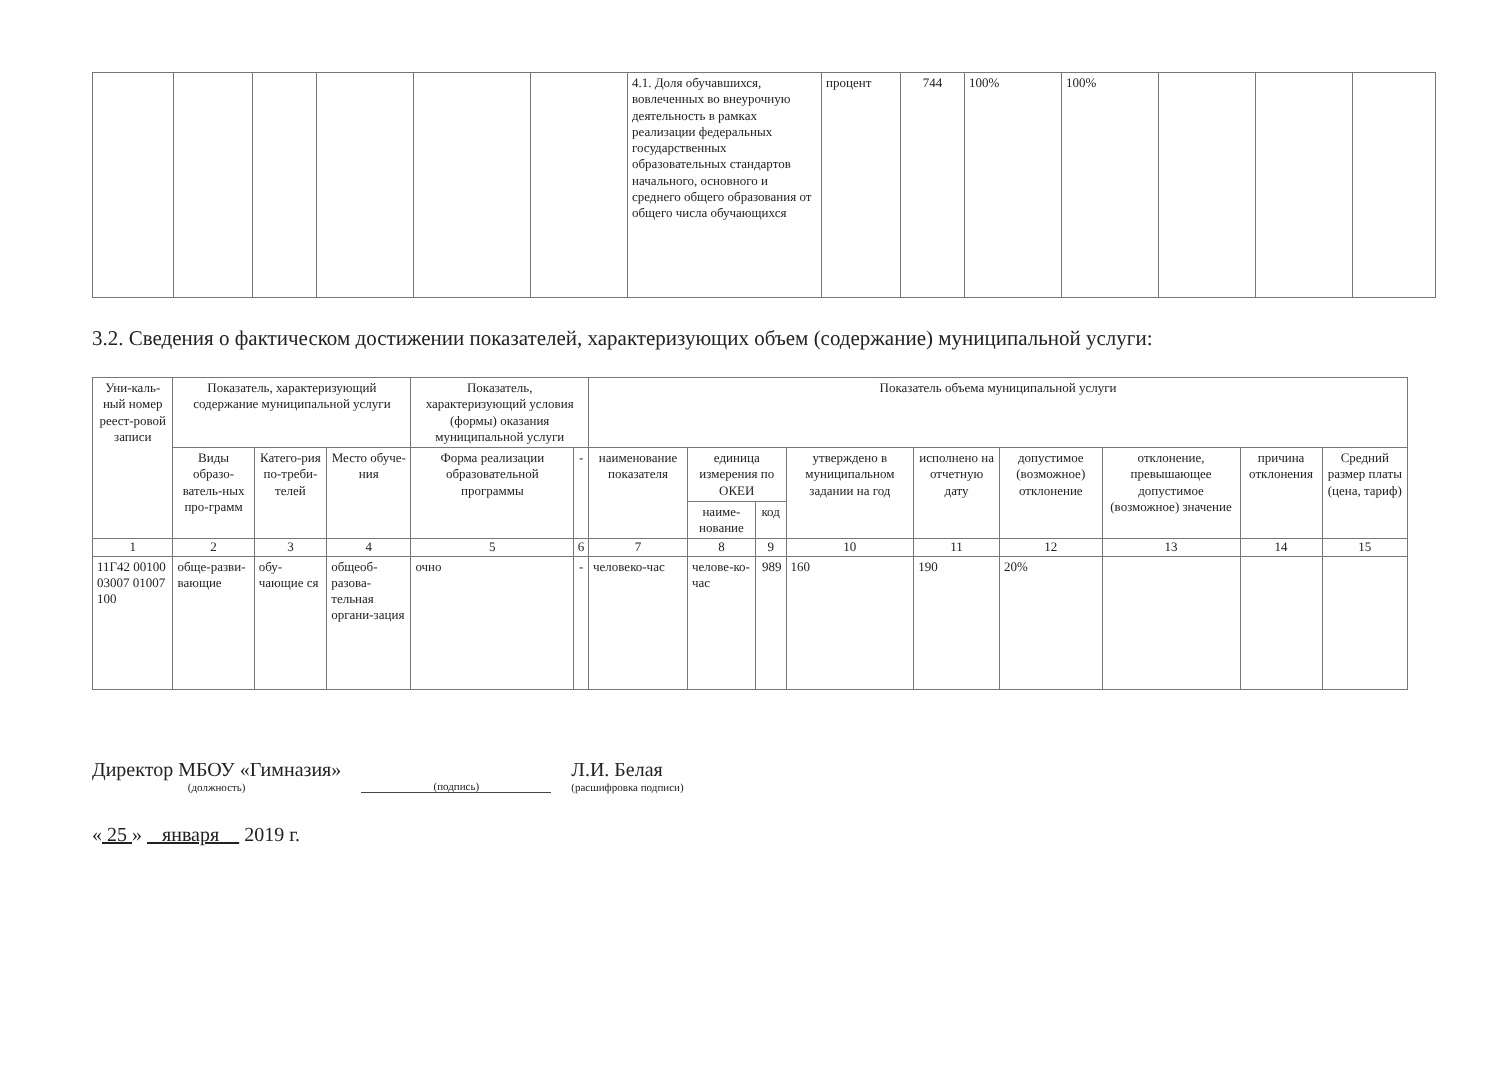| | | | | | | 4.1. Доля обучавшихся, вовлеченных во внеурочную деятельность в рамках реализации федеральных государственных образовательных стандартов начального, основного и среднего общего образования от общего числа обучающихся | процент | 744 | 100% | 100% | | | |
3.2. Сведения о фактическом достижении показателей, характеризующих объем (содержание) муниципальной услуги:
| Уни-каль-ный номер реест-ровой записи | Показатель, характеризующий содержание муниципальной услуги | | | Показатель, характеризующий условия (формы) оказания муниципальной услуги | | Показатель объема муниципальной услуги | | | | | | | | |
| --- | --- | --- | --- | --- | --- | --- | --- | --- | --- | --- | --- | --- | --- | --- |
| | Виды образо-ватель-ных про-грамм | Катего-рия по-треби-телей | Место обуче-ния | Форма реализации образовательной программы | - | наименование показателя | единица измерения по ОКЕИ | | утверждено в муниципальном задании на год | исполнено на отчетную дату | допустимое (возможное) отклонение | отклонение, превышающее допустимое (возможное) значение | причина отклонения | Средний размер платы (цена, тариф) |
| | | | | | | | наиме-нование | код | | | | | | |
| 1 | 2 | 3 | 4 | 5 | 6 | 7 | 8 | 9 | 10 | 11 | 12 | 13 | 14 | 15 |
| 11Г42 00100 03007 01007 100 | обще-разви-вающие | обу-чающие ся | общеоб-разова-тельная органи-зация | очно | - | человеко-час | челове-ко-час | 989 | 160 | 190 | 20% | | | |
Директор МБОУ «Гимназия»
(должность)
(подпись)
Л.И. Белая
(расшифровка подписи)
« 25 » января 2019 г.